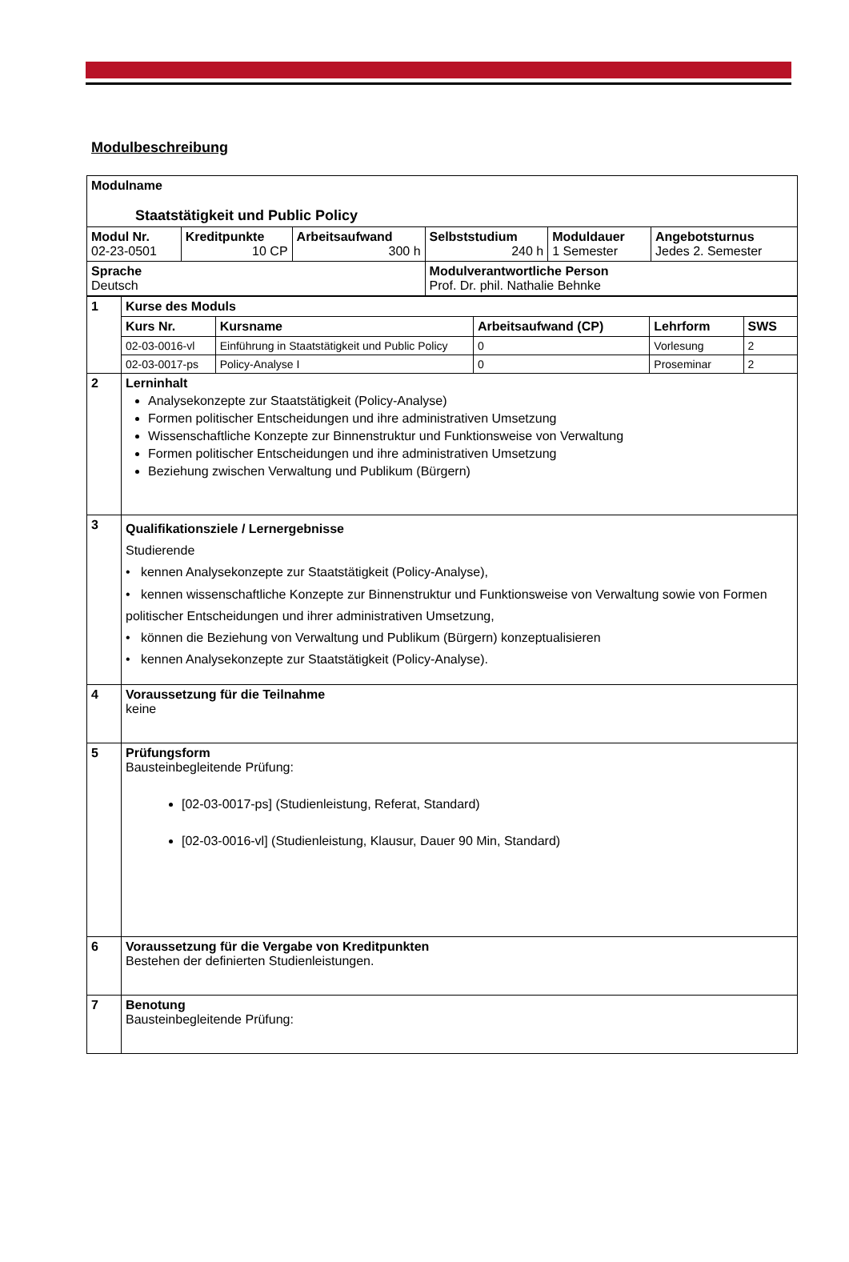Modulbeschreibung
| Modulname Staatstätigkeit und Public Policy | | | | | |
| Modul Nr. 02-23-0501 | Kreditpunkte 10 CP | Arbeitsaufwand 300 h | Selbststudium 240 h | Moduldauer 1 Semester | Angebotsturnus Jedes 2. Semester |
| Sprache Deutsch | | | Modulverantwortliche Person Prof. Dr. phil. Nathalie Behnke | | |
| 1 | Kurse des Moduls | | | | |
| | Kurs Nr. | Kursname | Arbeitsaufwand (CP) | Lehrform | SWS |
| | 02-03-0016-vl | Einführung in Staatstätigkeit und Public Policy | 0 | Vorlesung | 2 |
| | 02-03-0017-ps | Policy-Analyse I | 0 | Proseminar | 2 |
| 2 | Lerninhalt Analysekonzepte zur Staatstätigkeit (Policy-Analyse) Formen politischer Entscheidungen und ihre administrativen Umsetzung Wissenschaftliche Konzepte zur Binnenstruktur und Funktionsweise von Verwaltung Formen politischer Entscheidungen und ihre administrativen Umsetzung Beziehung zwischen Verwaltung und Publikum (Bürgern) | | | | |
| 3 | Qualifikationsziele / Lernergebnisse Studierende • kennen Analysekonzepte zur Staatstätigkeit (Policy-Analyse), • kennen wissenschaftliche Konzepte zur Binnenstruktur und Funktionsweise von Verwaltung sowie von Formen politischer Entscheidungen und ihrer administrativen Umsetzung, • können die Beziehung von Verwaltung und Publikum (Bürgern) konzeptualisieren • kennen Analysekonzepte zur Staatstätigkeit (Policy-Analyse). | | | | |
| 4 | Voraussetzung für die Teilnahme keine | | | | |
| 5 | Prüfungsform Bausteinbegleitende Prüfung: [02-03-0017-ps] (Studienleistung, Referat, Standard) [02-03-0016-vl] (Studienleistung, Klausur, Dauer 90 Min, Standard) | | | | |
| 6 | Voraussetzung für die Vergabe von Kreditpunkten Bestehen der definierten Studienleistungen. | | | | |
| 7 | Benotung Bausteinbegleitende Prüfung: | | | | |